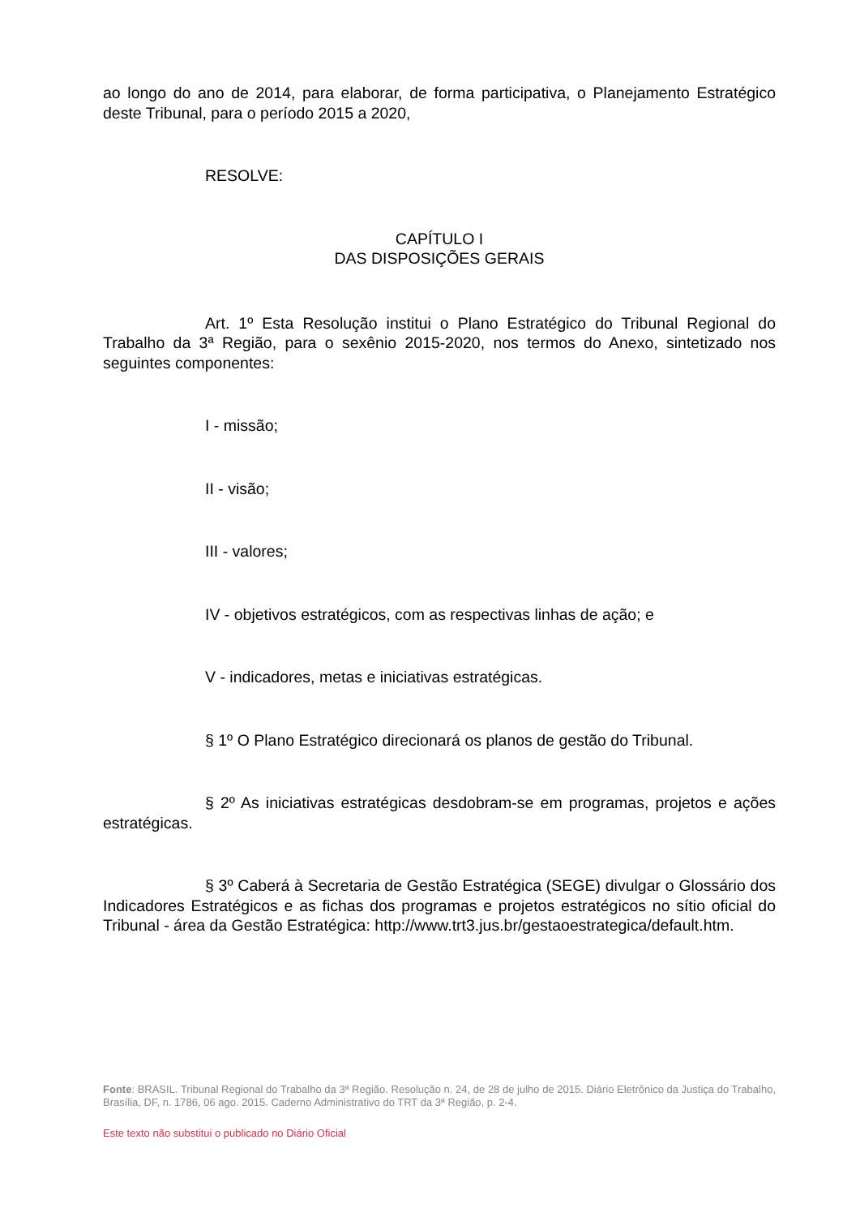ao longo do ano de 2014, para elaborar, de forma participativa, o Planejamento Estratégico deste Tribunal, para o período 2015 a 2020,
RESOLVE:
CAPÍTULO I
DAS DISPOSIÇÕES GERAIS
Art. 1º Esta Resolução institui o Plano Estratégico do Tribunal Regional do Trabalho da 3ª Região, para o sexênio 2015-2020, nos termos do Anexo, sintetizado nos seguintes componentes:
I - missão;
II - visão;
III - valores;
IV - objetivos estratégicos, com as respectivas linhas de ação; e
V - indicadores, metas e iniciativas estratégicas.
§ 1º O Plano Estratégico direcionará os planos de gestão do Tribunal.
§ 2º As iniciativas estratégicas desdobram-se em programas, projetos e ações estratégicas.
§ 3º Caberá à Secretaria de Gestão Estratégica (SEGE) divulgar o Glossário dos Indicadores Estratégicos e as fichas dos programas e projetos estratégicos no sítio oficial do Tribunal - área da Gestão Estratégica: http://www.trt3.jus.br/gestaoestrategica/default.htm.
Fonte: BRASIL. Tribunal Regional do Trabalho da 3ª Região. Resolução n. 24, de 28 de julho de 2015. Diário Eletrônico da Justiça do Trabalho, Brasília, DF, n. 1786, 06 ago. 2015. Caderno Administrativo do TRT da 3ª Região, p. 2-4.
Este texto não substitui o publicado no Diário Oficial